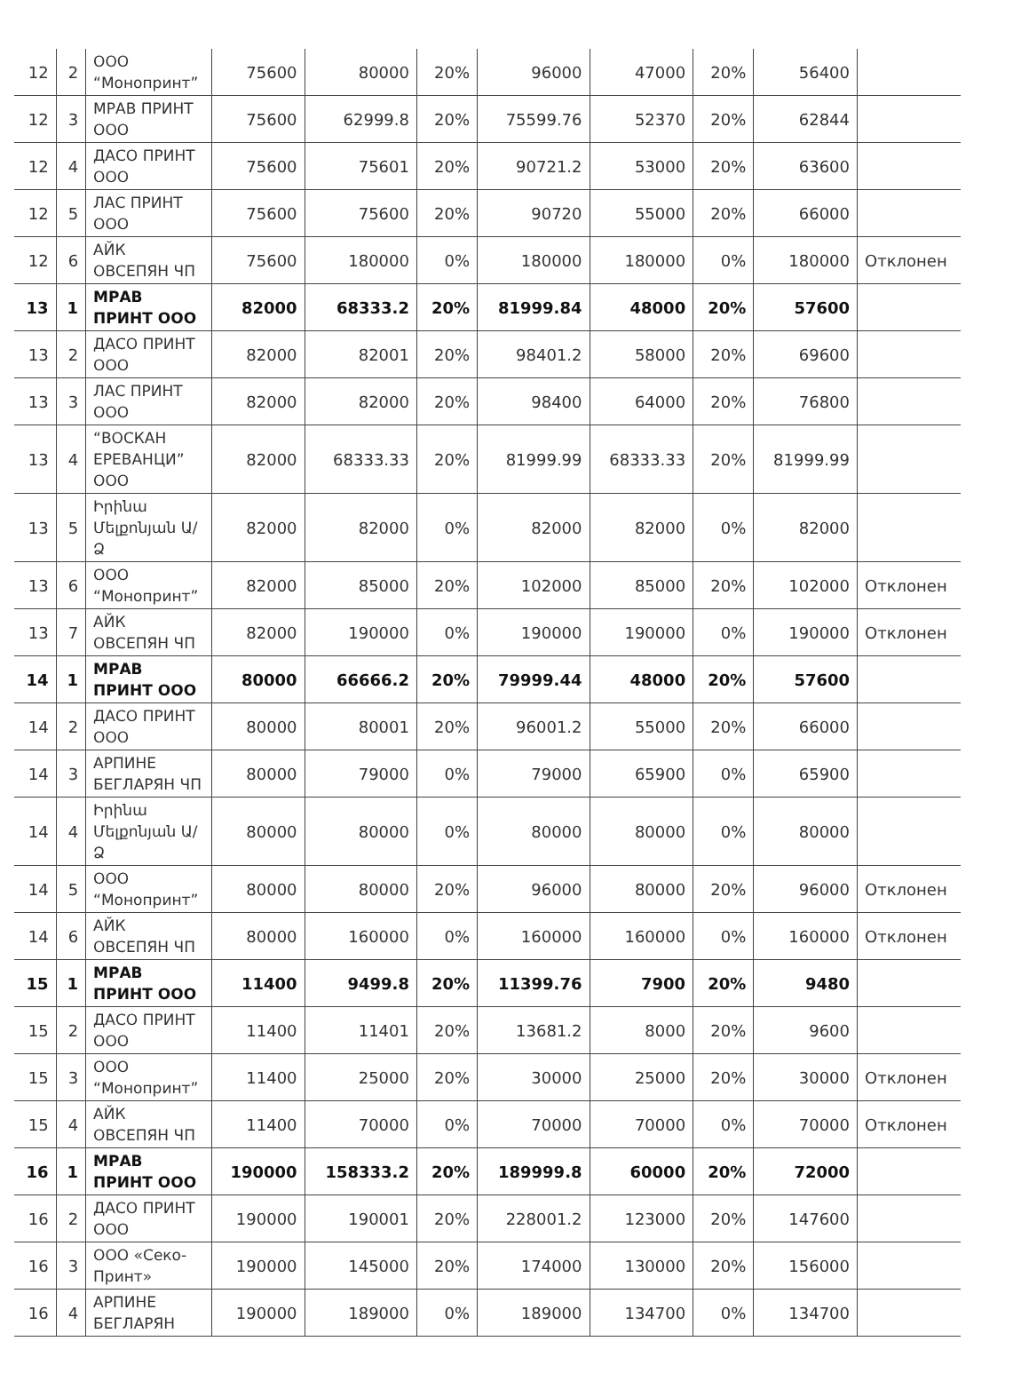| 12 | 2 | ООО “Монопринт” | 75600 | 80000 | 20% | 96000 | 47000 | 20% | 56400 | |
| 12 | 3 | МРАВ ПРИНТ ООО | 75600 | 62999.8 | 20% | 75599.76 | 52370 | 20% | 62844 | |
| 12 | 4 | ДАСО ПРИНТ ООО | 75600 | 75601 | 20% | 90721.2 | 53000 | 20% | 63600 | |
| 12 | 5 | ЛАС ПРИНТ ООО | 75600 | 75600 | 20% | 90720 | 55000 | 20% | 66000 | |
| 12 | 6 | АЙК ОВСЕПЯН ЧП | 75600 | 180000 | 0% | 180000 | 180000 | 0% | 180000 | Отклонен |
| 13 | 1 | МРАВ ПРИНТ ООО | 82000 | 68333.2 | 20% | 81999.84 | 48000 | 20% | 57600 | |
| 13 | 2 | ДАСО ПРИНТ ООО | 82000 | 82001 | 20% | 98401.2 | 58000 | 20% | 69600 | |
| 13 | 3 | ЛАС ПРИНТ ООО | 82000 | 82000 | 20% | 98400 | 64000 | 20% | 76800 | |
| 13 | 4 | “ВОСКАН ЕРЕВАНЦИ” ООО | 82000 | 68333.33 | 20% | 81999.99 | 68333.33 | 20% | 81999.99 | |
| 13 | 5 | Իրինա Մելքոնյան Ա/Ձ | 82000 | 82000 | 0% | 82000 | 82000 | 0% | 82000 | |
| 13 | 6 | ООО “Монопринт” | 82000 | 85000 | 20% | 102000 | 85000 | 20% | 102000 | Отклонен |
| 13 | 7 | АЙК ОВСЕПЯН ЧП | 82000 | 190000 | 0% | 190000 | 190000 | 0% | 190000 | Отклонен |
| 14 | 1 | МРАВ ПРИНТ ООО | 80000 | 66666.2 | 20% | 79999.44 | 48000 | 20% | 57600 | |
| 14 | 2 | ДАСО ПРИНТ ООО | 80000 | 80001 | 20% | 96001.2 | 55000 | 20% | 66000 | |
| 14 | 3 | АРПИНЕ БЕГЛАРЯН ЧП | 80000 | 79000 | 0% | 79000 | 65900 | 0% | 65900 | |
| 14 | 4 | Իրինա Մելքոնյան Ա/Ձ | 80000 | 80000 | 0% | 80000 | 80000 | 0% | 80000 | |
| 14 | 5 | ООО “Монопринт” | 80000 | 80000 | 20% | 96000 | 80000 | 20% | 96000 | Отклонен |
| 14 | 6 | АЙК ОВСЕПЯН ЧП | 80000 | 160000 | 0% | 160000 | 160000 | 0% | 160000 | Отклонен |
| 15 | 1 | МРАВ ПРИНТ ООО | 11400 | 9499.8 | 20% | 11399.76 | 7900 | 20% | 9480 | |
| 15 | 2 | ДАСО ПРИНТ ООО | 11400 | 11401 | 20% | 13681.2 | 8000 | 20% | 9600 | |
| 15 | 3 | ООО “Монопринт” | 11400 | 25000 | 20% | 30000 | 25000 | 20% | 30000 | Отклонен |
| 15 | 4 | АЙК ОВСЕПЯН ЧП | 11400 | 70000 | 0% | 70000 | 70000 | 0% | 70000 | Отклонен |
| 16 | 1 | МРАВ ПРИНТ ООО | 190000 | 158333.2 | 20% | 189999.8 | 60000 | 20% | 72000 | |
| 16 | 2 | ДАСО ПРИНТ ООО | 190000 | 190001 | 20% | 228001.2 | 123000 | 20% | 147600 | |
| 16 | 3 | ООО «Секо-Принт» | 190000 | 145000 | 20% | 174000 | 130000 | 20% | 156000 | |
| 16 | 4 | АРПИНЕ БЕГЛАРЯН | 190000 | 189000 | 0% | 189000 | 134700 | 0% | 134700 | |